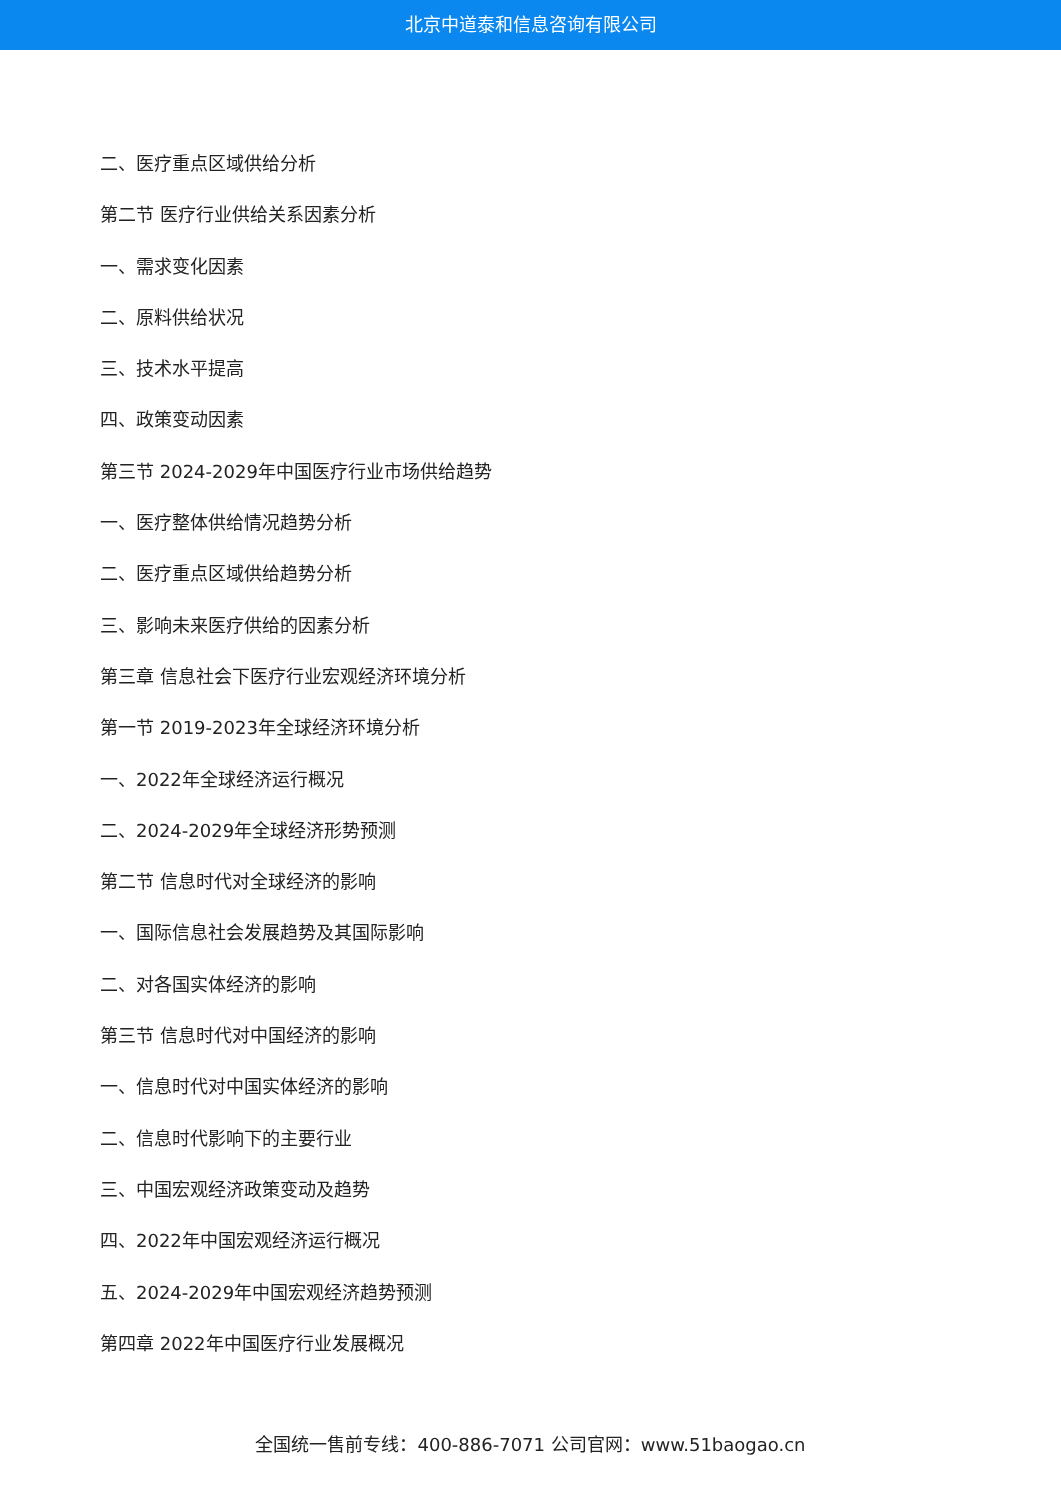北京中道泰和信息咨询有限公司
二、医疗重点区域供给分析
第二节 医疗行业供给关系因素分析
一、需求变化因素
二、原料供给状况
三、技术水平提高
四、政策变动因素
第三节 2024-2029年中国医疗行业市场供给趋势
一、医疗整体供给情况趋势分析
二、医疗重点区域供给趋势分析
三、影响未来医疗供给的因素分析
第三章 信息社会下医疗行业宏观经济环境分析
第一节 2019-2023年全球经济环境分析
一、2022年全球经济运行概况
二、2024-2029年全球经济形势预测
第二节 信息时代对全球经济的影响
一、国际信息社会发展趋势及其国际影响
二、对各国实体经济的影响
第三节 信息时代对中国经济的影响
一、信息时代对中国实体经济的影响
二、信息时代影响下的主要行业
三、中国宏观经济政策变动及趋势
四、2022年中国宏观经济运行概况
五、2024-2029年中国宏观经济趋势预测
第四章 2022年中国医疗行业发展概况
全国统一售前专线：400-886-7071 公司官网：www.51baogao.cn